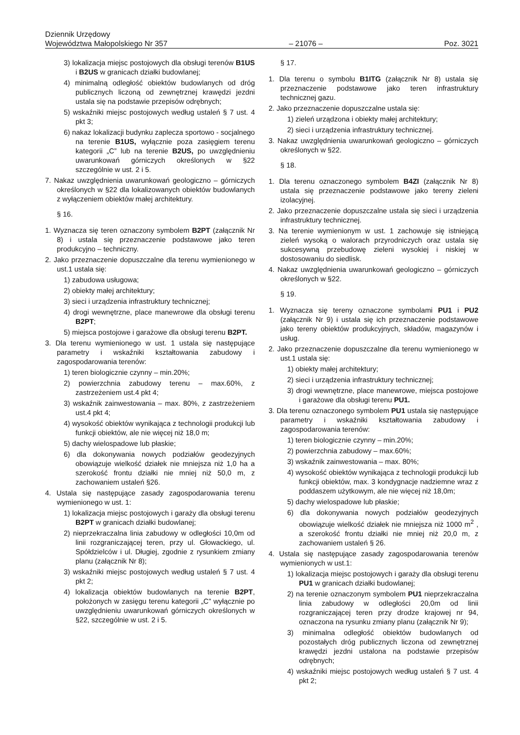Dziennik Urzędowy
Województwa Małopolskiego Nr 357 – 21076 – Poz. 3021
3) lokalizacja miejsc postojowych dla obsługi terenów B1US i B2US w granicach działki budowlanej;
4) minimalną odległość obiektów budowlanych od dróg publicznych liczoną od zewnętrznej krawędzi jezdni ustala się na podstawie przepisów odrębnych;
5) wskaźniki miejsc postojowych według ustaleń § 7 ust. 4 pkt 3;
6) nakaz lokalizacji budynku zaplecza sportowo - socjalnego na terenie B1US, wyłącznie poza zasięgiem terenu kategorii „C” lub na terenie B2US, po uwzględnieniu uwarunkowań górniczych określonych w §22 szczególnie w ust. 2 i 5.
7. Nakaz uwzględnienia uwarunkowań geologiczno – górniczych określonych w §22 dla lokalizowanych obiektów budowlanych z wyłączeniem obiektów małej architektury.
§ 16.
1. Wyznacza się teren oznaczony symbolem B2PT (załącznik Nr 8) i ustala się przeznaczenie podstawowe jako teren produkcyjno – techniczny.
2. Jako przeznaczenie dopuszczalne dla terenu wymienionego w ust.1 ustala się:
1) zabudowa usługowa;
2) obiekty małej architektury;
3) sieci i urządzenia infrastruktury technicznej;
4) drogi wewnętrzne, place manewrowe dla obsługi terenu B2PT;
5) miejsca postojowe i garażowe dla obsługi terenu B2PT.
3. Dla terenu wymienionego w ust. 1 ustala się następujące parametry i wskaźniki kształtowania zabudowy i zagospodarowania terenów:
1) teren biologicznie czynny – min.20%;
2) powierzchnia zabudowy terenu – max.60%, z zastrzeżeniem ust.4 pkt 4;
3) wskaźnik zainwestowania – max. 80%, z zastrzeżeniem ust.4 pkt 4;
4) wysokość obiektów wynikająca z technologii produkcji lub funkcji obiektów, ale nie więcej niż 18,0 m;
5) dachy wielospadowe lub płaskie;
6) dla dokonywania nowych podziałów geodezyjnych obowiązuje wielkość działek nie mniejsza niż 1,0 ha a szerokość frontu działki nie mniej niż 50,0 m, z zachowaniem ustaleń §26.
4. Ustala się następujące zasady zagospodarowania terenu wymienionego w ust. 1:
1) lokalizacja miejsc postojowych i garaży dla obsługi terenu B2PT w granicach działki budowlanej;
2) nieprzekraczalna linia zabudowy w odległości 10,0m od linii rozgraniczającej teren, przy ul. Głowackiego, ul. Spółdzielców i ul. Długiej, zgodnie z rysunkiem zmiany planu (załącznik Nr 8);
3) wskaźniki miejsc postojowych według ustaleń § 7 ust. 4 pkt 2;
4) lokalizacja obiektów budowlanych na terenie B2PT, położonych w zasięgu terenu kategorii „C” wyłącznie po uwzględnieniu uwarunkowań górniczych określonych w §22, szczególnie w ust. 2 i 5.
§ 17.
1. Dla terenu o symbolu B1ITG (załącznik Nr 8) ustala się przeznaczenie podstawowe jako teren infrastruktury technicznej gazu.
2. Jako przeznaczenie dopuszczalne ustala się:
1) zieleń urządzona i obiekty małej architektury;
2) sieci i urządzenia infrastruktury technicznej.
3. Nakaz uwzględnienia uwarunkowań geologiczno – górniczych określonych w §22.
§ 18.
1. Dla terenu oznaczonego symbolem B4ZI (załącznik Nr 8) ustala się przeznaczenie podstawowe jako tereny zieleni izolacyjnej.
2. Jako przeznaczenie dopuszczalne ustala się sieci i urządzenia infrastruktury technicznej.
3. Na terenie wymienionym w ust. 1 zachowuje się istniejącą zieleń wysoką o walorach przyrodniczych oraz ustala się sukcesywną przebudowę zieleni wysokiej i niskiej w dostosowaniu do siedlisk.
4. Nakaz uwzględnienia uwarunkowań geologiczno – górniczych określonych w §22.
§ 19.
1. Wyznacza się tereny oznaczone symbolami PU1 i PU2 (załącznik Nr 9) i ustala się ich przeznaczenie podstawowe jako tereny obiektów produkcyjnych, składów, magazynów i usług.
2. Jako przeznaczenie dopuszczalne dla terenu wymienionego w ust.1 ustala się:
1) obiekty małej architektury;
2) sieci i urządzenia infrastruktury technicznej;
3) drogi wewnętrzne, place manewrowe, miejsca postojowe i garażowe dla obsługi terenu PU1.
3. Dla terenu oznaczonego symbolem PU1 ustala się następujące parametry i wskaźniki kształtowania zabudowy i zagospodarowania terenów:
1) teren biologicznie czynny – min.20%;
2) powierzchnia zabudowy – max.60%;
3) wskaźnik zainwestowania – max. 80%;
4) wysokość obiektów wynikająca z technologii produkcji lub funkcji obiektów, max. 3 kondygnacje nadziemne wraz z poddaszem użytkowym, ale nie więcej niż 18,0m;
5) dachy wielospadowe lub płaskie;
6) dla dokonywania nowych podziałów geodezyjnych obowiązuje wielkość działek nie mniejsza niż 1000 m<sup>2</sup> , a szerokość frontu działki nie mniej niż 20,0 m, z zachowaniem ustaleń § 26.
4. Ustala się następujące zasady zagospodarowania terenów wymienionych w ust.1:
1) lokalizacja miejsc postojowych i garaży dla obsługi terenu PU1 w granicach działki budowlanej;
2) na terenie oznaczonym symbolem PU1 nieprzekraczalna linia zabudowy w odległości 20,0m od linii rozgraniczającej teren przy drodze krajowej nr 94, oznaczona na rysunku zmiany planu (załącznik Nr 9);
3) minimalna odległość obiektów budowlanych od pozostałych dróg publicznych liczona od zewnętrznej krawędzi jezdni ustalona na podstawie przepisów odrębnych;
4) wskaźniki miejsc postojowych według ustaleń § 7 ust. 4 pkt 2;